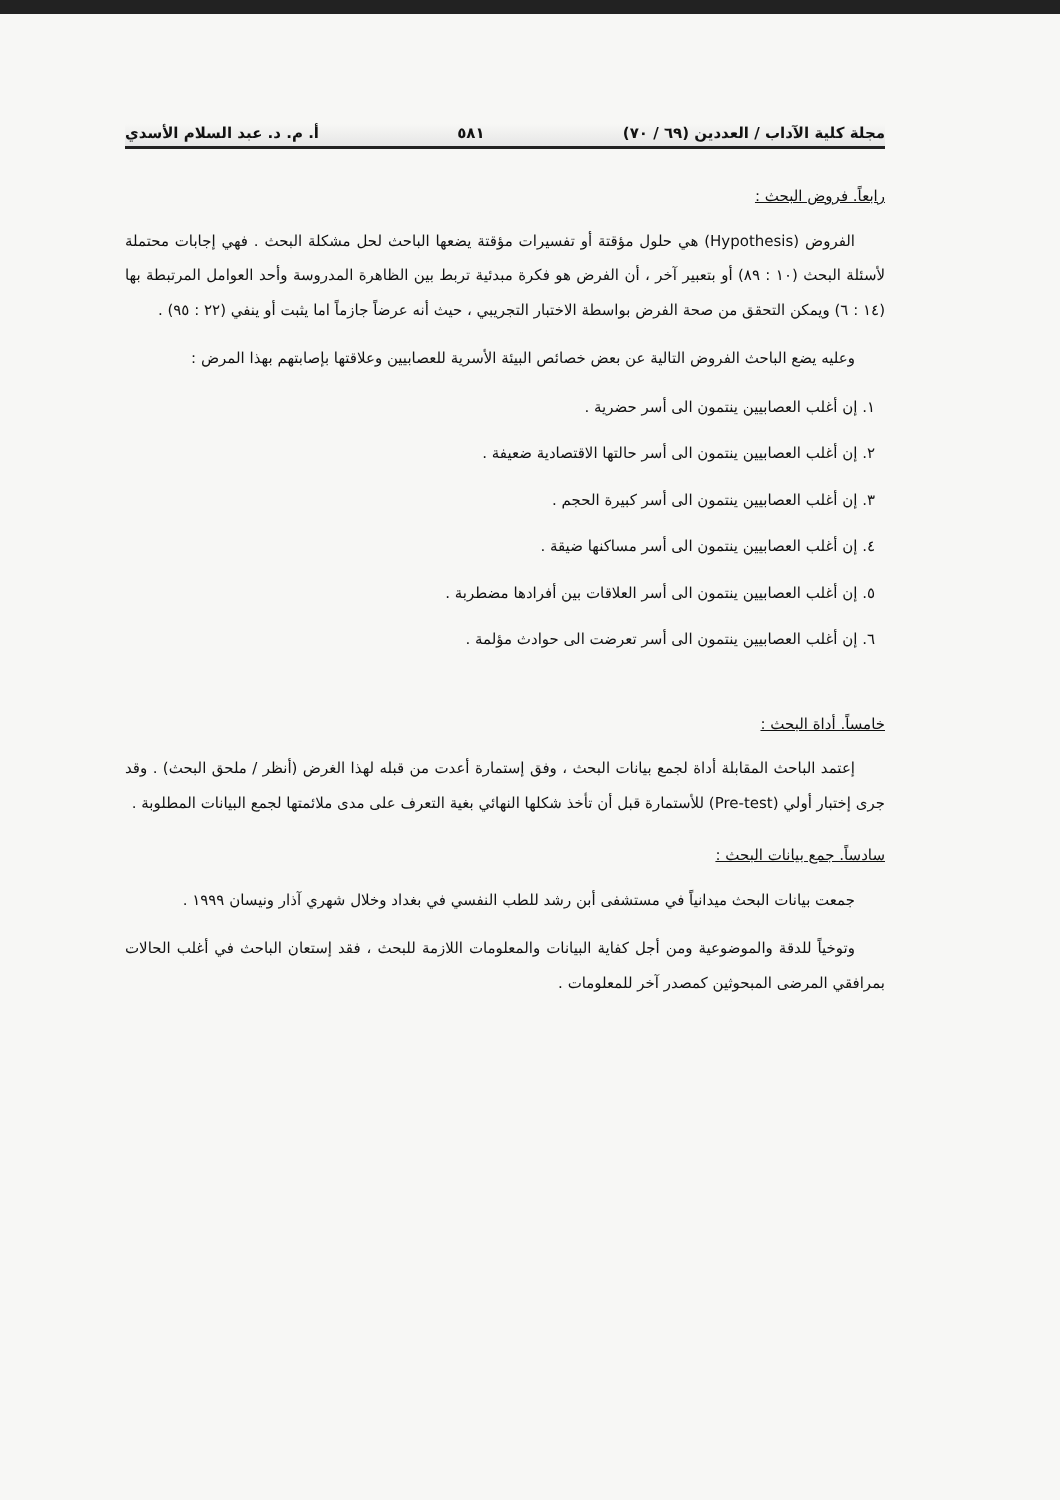مجلة كلية الآداب / العددين (٦٩ / ٧٠) ٥٨١ أ. م. د. عبد السلام الأسدي
رابعاً. فروض البحث :
الفروض (Hypothesis) هي حلول مؤقتة أو تفسيرات مؤقتة يضعها الباحث لحل مشكلة البحث . فهي إجابات محتملة لأسئلة البحث (١٠ : ٨٩) أو بتعبير آخر ، أن الفرض هو فكرة مبدئية تربط بين الظاهرة المدروسة وأحد العوامل المرتبطة بها (١٤ : ٦) ويمكن التحقق من صحة الفرض بواسطة الاختبار التجريبي ، حيث أنه عرضاً جازماً اما يثبت أو ينفي (٢٢ : ٩٥) .
وعليه يضع الباحث الفروض التالية عن بعض خصائص البيئة الأسرية للعصابيين وعلاقتها بإصابتهم بهذا المرض :
١. إن أغلب العصابيين ينتمون الى أسر حضرية .
٢. إن أغلب العصابيين ينتمون الى أسر حالتها الاقتصادية ضعيفة .
٣. إن أغلب العصابيين ينتمون الى أسر كبيرة الحجم .
٤. إن أغلب العصابيين ينتمون الى أسر مساكنها ضيقة .
٥. إن أغلب العصابيين ينتمون الى أسر العلاقات بين أفرادها مضطربة .
٦. إن أغلب العصابيين ينتمون الى أسر تعرضت الى حوادث مؤلمة .
خامساً. أداة البحث :
إعتمد الباحث المقابلة أداة لجمع بيانات البحث ، وفق إستمارة أعدت من قبله لهذا الغرض (أنظر / ملحق البحث) . وقد جرى إختبار أولي (Pre-test) للأستمارة قبل أن تأخذ شكلها النهائي بغية التعرف على مدى ملائمتها لجمع البيانات المطلوبة .
سادساً. جمع بيانات البحث :
جمعت بيانات البحث ميدانياً في مستشفى أبن رشد للطب النفسي في بغداد وخلال شهري آذار ونيسان ١٩٩٩ .
وتوخياً للدقة والموضوعية ومن أجل كفاية البيانات والمعلومات اللازمة للبحث ، فقد إستعان الباحث في أغلب الحالات بمرافقي المرضى المبحوثين كمصدر آخر للمعلومات .